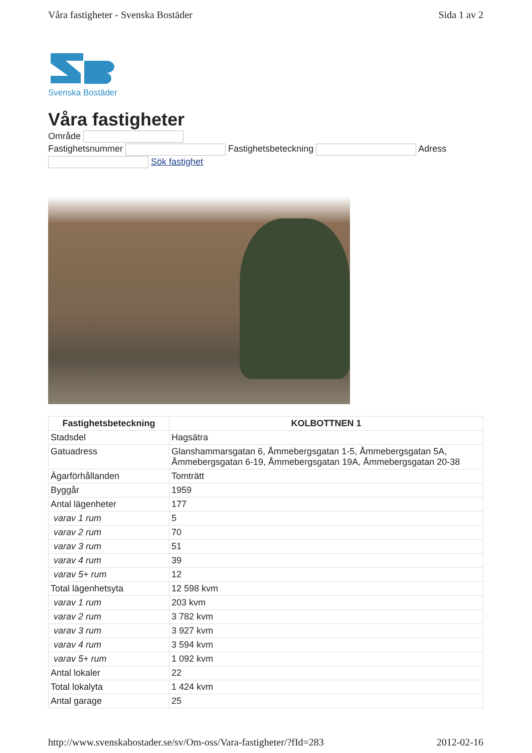Våra fastigheter - Svenska Bostäder Sida 1 av 2
Svenska Bostäder
Våra fastigheter
Område
Fastighetsnummer Fastighetsbeteckning Adress
Sök fastighet
| Fastighetsbeteckning | KOLBOTTNEN 1 |
| --- | --- |
| Stadsdel | Hagsätra |
| Gatuadress | Glanshammarsgatan 6, Åmmebergsgatan 1-5, Åmmebergsgatan 5A, Åmmebergsgatan 6-19, Åmmebergsgatan 19A, Åmmebergsgatan 20-38 |
| Ägarförhållanden | Tomträtt |
| Byggår | 1959 |
| Antal lägenheter | 177 |
| varav 1 rum | 5 |
| varav 2 rum | 70 |
| varav 3 rum | 51 |
| varav 4 rum | 39 |
| varav 5+ rum | 12 |
| Total lägenhetsyta | 12 598 kvm |
| varav 1 rum | 203 kvm |
| varav 2 rum | 3 782 kvm |
| varav 3 rum | 3 927 kvm |
| varav 4 rum | 3 594 kvm |
| varav 5+ rum | 1 092 kvm |
| Antal lokaler | 22 |
| Total lokalyta | 1 424 kvm |
| Antal garage | 25 |
http://www.svenskabostader.se/sv/Om-oss/Vara-fastigheter/?fId=283 2012-02-16